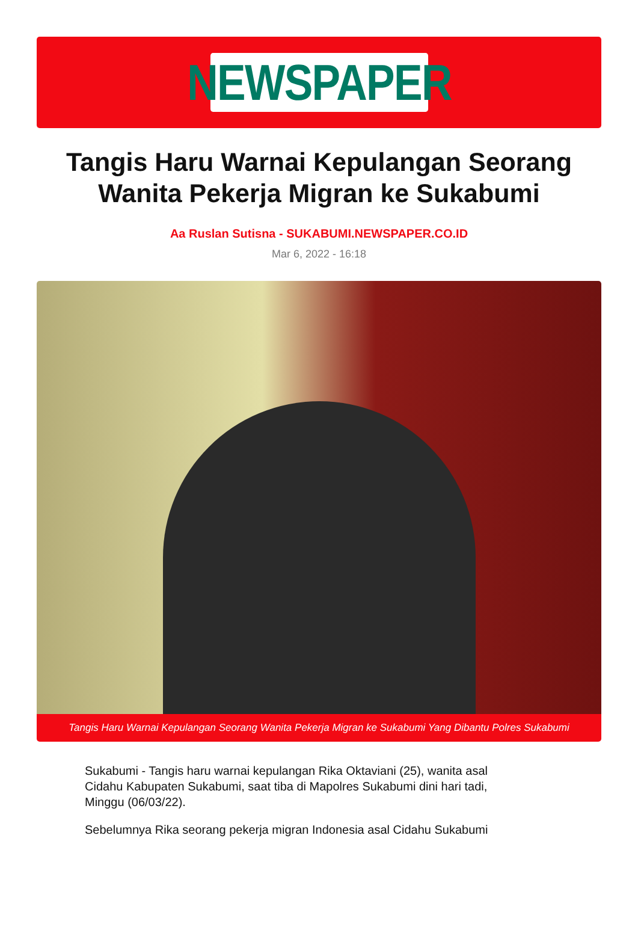NEWSPAPER
Tangis Haru Warnai Kepulangan Seorang Wanita Pekerja Migran ke Sukabumi
Aa Ruslan Sutisna - SUKABUMI.NEWSPAPER.CO.ID
Mar 6, 2022 - 16:18
Tangis Haru Warnai Kepulangan Seorang Wanita Pekerja Migran ke Sukabumi Yang Dibantu Polres Sukabumi
Sukabumi - Tangis haru warnai kepulangan Rika Oktaviani (25), wanita asal Cidahu Kabupaten Sukabumi, saat tiba di Mapolres Sukabumi dini hari tadi, Minggu (06/03/22).
Sebelumnya Rika seorang pekerja migran Indonesia asal Cidahu Sukabumi